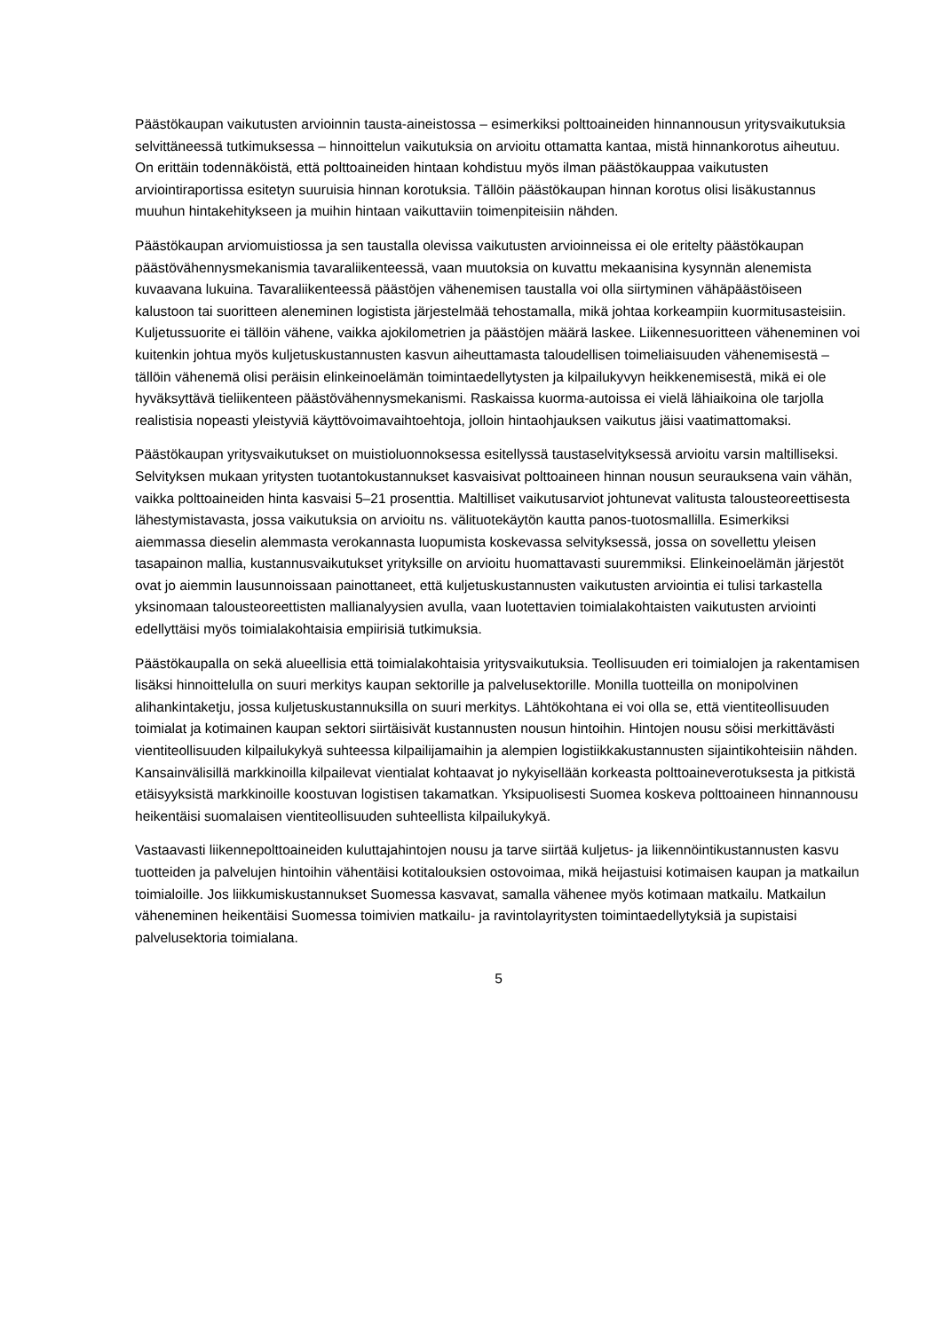Päästökaupan vaikutusten arvioinnin tausta-aineistossa – esimerkiksi polttoaineiden hinnannousun yritysvaikutuksia selvittäneessä tutkimuksessa – hinnoittelun vaikutuksia on arvioitu ottamatta kantaa, mistä hinnankorotus aiheutuu. On erittäin todennäköistä, että polttoaineiden hintaan kohdistuu myös ilman päästökauppaa vaikutusten arviointiraportissa esitetyn suuruisia hinnan korotuksia. Tällöin päästökaupan hinnan korotus olisi lisäkustannus muuhun hintakehitykseen ja muihin hintaan vaikuttaviin toimenpiteisiin nähden.
Päästökaupan arviomuistiossa ja sen taustalla olevissa vaikutusten arvioinneissa ei ole eritelty päästökaupan päästövähennysmekanismia tavaraliikenteessä, vaan muutoksia on kuvattu mekaanisina kysynnän alenemista kuvaavana lukuina. Tavaraliikenteessä päästöjen vähenemisen taustalla voi olla siirtyminen vähäpäästöiseen kalustoon tai suoritteen aleneminen logistista järjestelmää tehostamalla, mikä johtaa korkeampiin kuormitusasteisiin. Kuljetussuorite ei tällöin vähene, vaikka ajokilometrien ja päästöjen määrä laskee. Liikennesuoritteen väheneminen voi kuitenkin johtua myös kuljetuskustannusten kasvun aiheuttamasta taloudellisen toimeliaisuuden vähenemisestä – tällöin vähenemä olisi peräisin elinkeinoelämän toimintaedellytysten ja kilpailukyvyn heikkenemisestä, mikä ei ole hyväksyttävä tieliikenteen päästövähennysmekanismi. Raskaissa kuorma-autoissa ei vielä lähiaikoina ole tarjolla realistisia nopeasti yleistyviä käyttövoimavaihtoehtoja, jolloin hintaohjauksen vaikutus jäisi vaatimattomaksi.
Päästökaupan yritysvaikutukset on muistioluonnoksessa esitellyssä taustaselvityksessä arvioitu varsin maltilliseksi. Selvityksen mukaan yritysten tuotantokustannukset kasvaisivat polttoaineen hinnan nousun seurauksena vain vähän, vaikka polttoaineiden hinta kasvaisi 5–21 prosenttia. Maltilliset vaikutusarviot johtunevat valitusta talousteoreettisesta lähestymistavasta, jossa vaikutuksia on arvioitu ns. välituotekäytön kautta panos-tuotosmallilla. Esimerkiksi aiemmassa dieselin alemmasta verokannasta luopumista koskevassa selvityksessä, jossa on sovellettu yleisen tasapainon mallia, kustannusvaikutukset yrityksille on arvioitu huomattavasti suuremmiksi. Elinkeinoelämän järjestöt ovat jo aiemmin lausunnoissaan painottaneet, että kuljetuskustannusten vaikutusten arviointia ei tulisi tarkastella yksinomaan talousteoreettisten mallianalyysien avulla, vaan luotettavien toimialakohtaisten vaikutusten arviointi edellyttäisi myös toimialakohtaisia empiirisiä tutkimuksia.
Päästökaupalla on sekä alueellisia että toimialakohtaisia yritysvaikutuksia. Teollisuuden eri toimialojen ja rakentamisen lisäksi hinnoittelulla on suuri merkitys kaupan sektorille ja palvelusektorille. Monilla tuotteilla on monipolvinen alihankintaketju, jossa kuljetuskustannuksilla on suuri merkitys. Lähtökohtana ei voi olla se, että vientiteollisuuden toimialat ja kotimainen kaupan sektori siirtäisivät kustannusten nousun hintoihin. Hintojen nousu söisi merkittävästi vientiteollisuuden kilpailukykyä suhteessa kilpailijamaihin ja alempien logistiikkakustannusten sijaintikohteisiin nähden. Kansainvälisillä markkinoilla kilpailevat vientialat kohtaavat jo nykyisellään korkeasta polttoaineverotuksesta ja pitkistä etäisyyksistä markkinoille koostuvan logistisen takamatkan. Yksipuolisesti Suomea koskeva polttoaineen hinnannousu heikentäisi suomalaisen vientiteollisuuden suhteellista kilpailukykyä.
Vastaavasti liikennepolttoaineiden kuluttajahintojen nousu ja tarve siirtää kuljetus- ja liikennöintikustannusten kasvu tuotteiden ja palvelujen hintoihin vähentäisi kotitalouksien ostovoimaa, mikä heijastuisi kotimaisen kaupan ja matkailun toimialoille. Jos liikkumiskustannukset Suomessa kasvavat, samalla vähenee myös kotimaan matkailu. Matkailun väheneminen heikentäisi Suomessa toimivien matkailu- ja ravintolayritysten toimintaedellytyksiä ja supistaisi palvelusektoria toimialana.
5